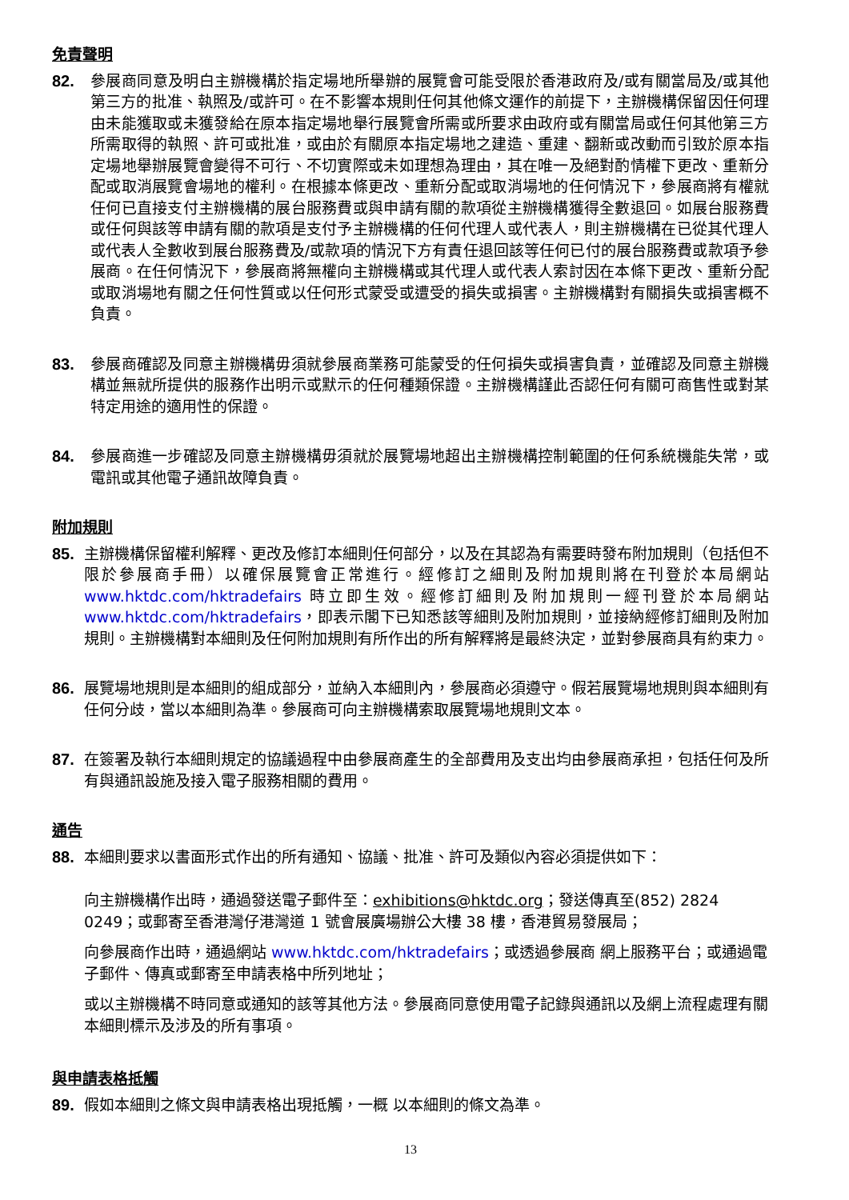免責聲明
82. 參展商同意及明白主辦機構於指定場地所舉辦的展覽會可能受限於香港政府及/或有關當局及/或其他第三方的批准、執照及/或許可。在不影響本規則任何其他條文運作的前提下，主辦機構保留因任何理由未能獲取或未獲發給在原本指定場地舉行展覽會所需或所要求由政府或有關當局或任何其他第三方所需取得的執照、許可或批准，或由於有關原本指定場地之建造、重建、翻新或改動而引致於原本指定場地舉辦展覽會變得不可行、不切實際或未如理想為理由，其在唯一及絕對酌情權下更改、重新分配或取消展覽會場地的權利。在根據本條更改、重新分配或取消場地的任何情況下，參展商將有權就任何已直接支付主辦機構的展台服務費或與申請有關的款項從主辦機構獲得全數退回。如展台服務費或任何與該等申請有關的款項是支付予主辦機構的任何代理人或代表人，則主辦機構在已從其代理人或代表人全數收到展台服務費及/或款項的情況下方有責任退回該等任何已付的展台服務費或款項予參展商。在任何情況下，參展商將無權向主辦機構或其代理人或代表人索討因在本條下更改、重新分配或取消場地有關之任何性質或以任何形式蒙受或遭受的損失或損害。主辦機構對有關損失或損害概不負責。
83. 參展商確認及同意主辦機構毋須就參展商業務可能蒙受的任何損失或損害負責，並確認及同意主辦機構並無就所提供的服務作出明示或默示的任何種類保證。主辦機構謹此否認任何有關可商售性或對某特定用途的適用性的保證。
84. 參展商進一步確認及同意主辦機構毋須就於展覽場地超出主辦機構控制範圍的任何系統機能失常，或電訊或其他電子通訊故障負責。
附加規則
85. 主辦機構保留權利解釋、更改及修訂本細則任何部分，以及在其認為有需要時發布附加規則（包括但不限於參展商手冊）以確保展覽會正常進行。經修訂之細則及附加規則將在刊登於本局網站 www.hktdc.com/hktradefairs 時立即生效。經修訂細則及附加規則一經刊登於本局網站 www.hktdc.com/hktradefairs，即表示閣下已知悉該等細則及附加規則，並接納經修訂細則及附加規則。主辦機構對本細則及任何附加規則有所作出的所有解釋將是最終決定，並對參展商具有約束力。
86. 展覽場地規則是本細則的組成部分，並納入本細則內，參展商必須遵守。假若展覽場地規則與本細則有任何分歧，當以本細則為準。參展商可向主辦機構索取展覽場地規則文本。
87. 在簽署及執行本細則規定的協議過程中由參展商產生的全部費用及支出均由參展商承担，包括任何及所有與通訊設施及接入電子服務相關的費用。
通告
88. 本細則要求以書面形式作出的所有通知、協議、批准、許可及類似內容必須提供如下：
向主辦機構作出時，通過發送電子郵件至：exhibitions@hktdc.org；發送傳真至(852) 2824 0249；或郵寄至香港灣仔港灣道 1 號會展廣場辦公大樓 38 樓，香港貿易發展局；
向參展商作出時，通過網站 www.hktdc.com/hktradefairs；或透過參展商 網上服務平台；或通過電子郵件、傳真或郵寄至申請表格中所列地址；
或以主辦機構不時同意或通知的該等其他方法。參展商同意使用電子記錄與通訊以及網上流程處理有關本細則標示及涉及的所有事項。
與申請表格抵觸
89. 假如本細則之條文與申請表格出現抵觸，一概 以本細則的條文為準。
13